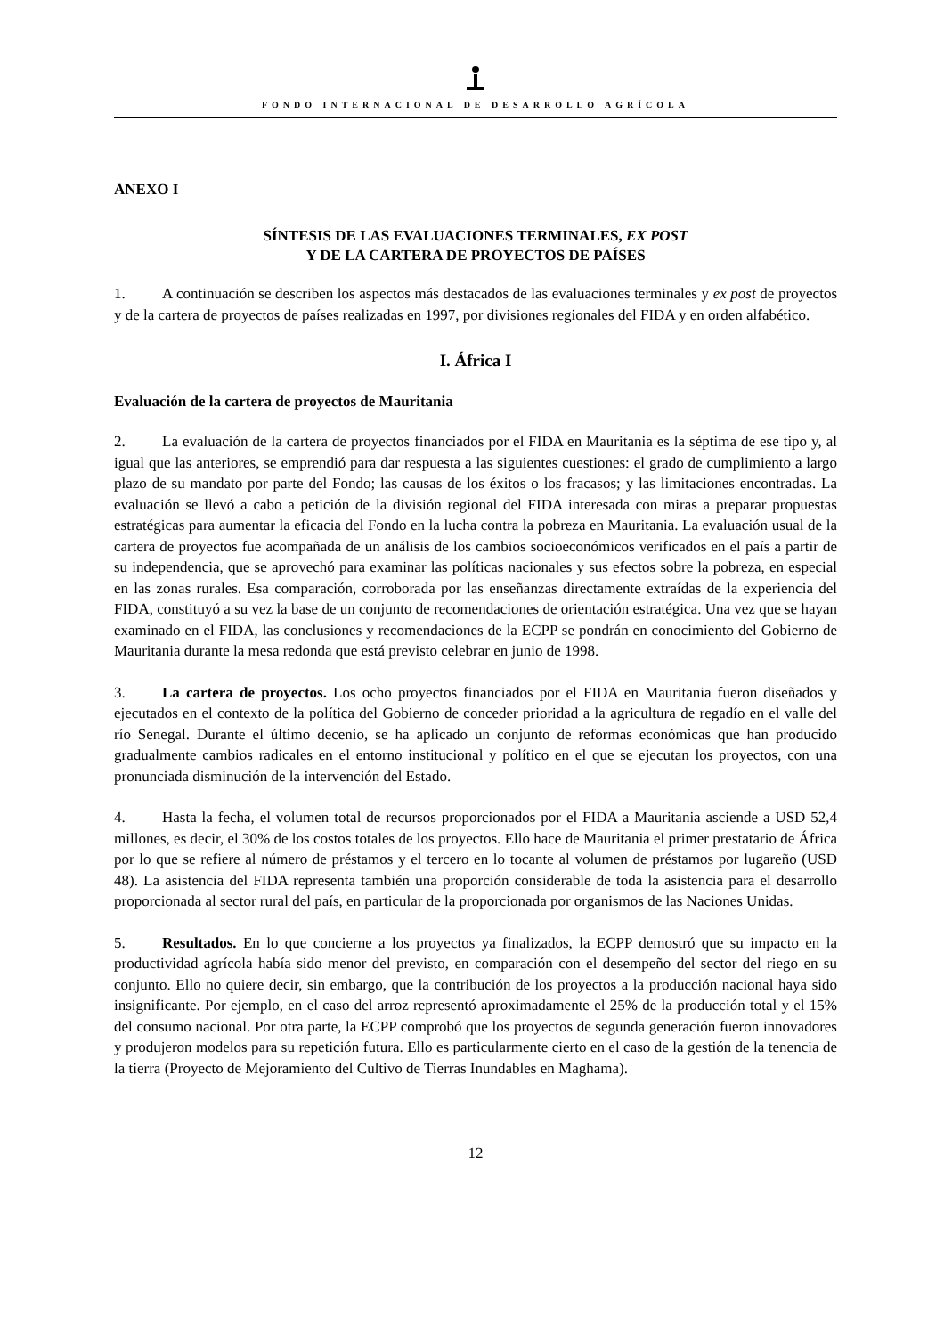FONDO INTERNACIONAL DE DESARROLLO AGRÍCOLA
ANEXO I
SÍNTESIS DE LAS EVALUACIONES TERMINALES, EX POST
Y DE LA CARTERA DE PROYECTOS DE PAÍSES
1. A continuación se describen los aspectos más destacados de las evaluaciones terminales y ex post de proyectos y de la cartera de proyectos de países realizadas en 1997, por divisiones regionales del FIDA y en orden alfabético.
I. África I
Evaluación de la cartera de proyectos de Mauritania
2. La evaluación de la cartera de proyectos financiados por el FIDA en Mauritania es la séptima de ese tipo y, al igual que las anteriores, se emprendió para dar respuesta a las siguientes cuestiones: el grado de cumplimiento a largo plazo de su mandato por parte del Fondo; las causas de los éxitos o los fracasos; y las limitaciones encontradas. La evaluación se llevó a cabo a petición de la división regional del FIDA interesada con miras a preparar propuestas estratégicas para aumentar la eficacia del Fondo en la lucha contra la pobreza en Mauritania. La evaluación usual de la cartera de proyectos fue acompañada de un análisis de los cambios socioeconómicos verificados en el país a partir de su independencia, que se aprovechó para examinar las políticas nacionales y sus efectos sobre la pobreza, en especial en las zonas rurales. Esa comparación, corroborada por las enseñanzas directamente extraídas de la experiencia del FIDA, constituyó a su vez la base de un conjunto de recomendaciones de orientación estratégica. Una vez que se hayan examinado en el FIDA, las conclusiones y recomendaciones de la ECPP se pondrán en conocimiento del Gobierno de Mauritania durante la mesa redonda que está previsto celebrar en junio de 1998.
3. La cartera de proyectos. Los ocho proyectos financiados por el FIDA en Mauritania fueron diseñados y ejecutados en el contexto de la política del Gobierno de conceder prioridad a la agricultura de regadío en el valle del río Senegal. Durante el último decenio, se ha aplicado un conjunto de reformas económicas que han producido gradualmente cambios radicales en el entorno institucional y político en el que se ejecutan los proyectos, con una pronunciada disminución de la intervención del Estado.
4. Hasta la fecha, el volumen total de recursos proporcionados por el FIDA a Mauritania asciende a USD 52,4 millones, es decir, el 30% de los costos totales de los proyectos. Ello hace de Mauritania el primer prestatario de África por lo que se refiere al número de préstamos y el tercero en lo tocante al volumen de préstamos por lugareño (USD 48). La asistencia del FIDA representa también una proporción considerable de toda la asistencia para el desarrollo proporcionada al sector rural del país, en particular de la proporcionada por organismos de las Naciones Unidas.
5. Resultados. En lo que concierne a los proyectos ya finalizados, la ECPP demostró que su impacto en la productividad agrícola había sido menor del previsto, en comparación con el desempeño del sector del riego en su conjunto. Ello no quiere decir, sin embargo, que la contribución de los proyectos a la producción nacional haya sido insignificante. Por ejemplo, en el caso del arroz representó aproximadamente el 25% de la producción total y el 15% del consumo nacional. Por otra parte, la ECPP comprobó que los proyectos de segunda generación fueron innovadores y produjeron modelos para su repetición futura. Ello es particularmente cierto en el caso de la gestión de la tenencia de la tierra (Proyecto de Mejoramiento del Cultivo de Tierras Inundables en Maghama).
12